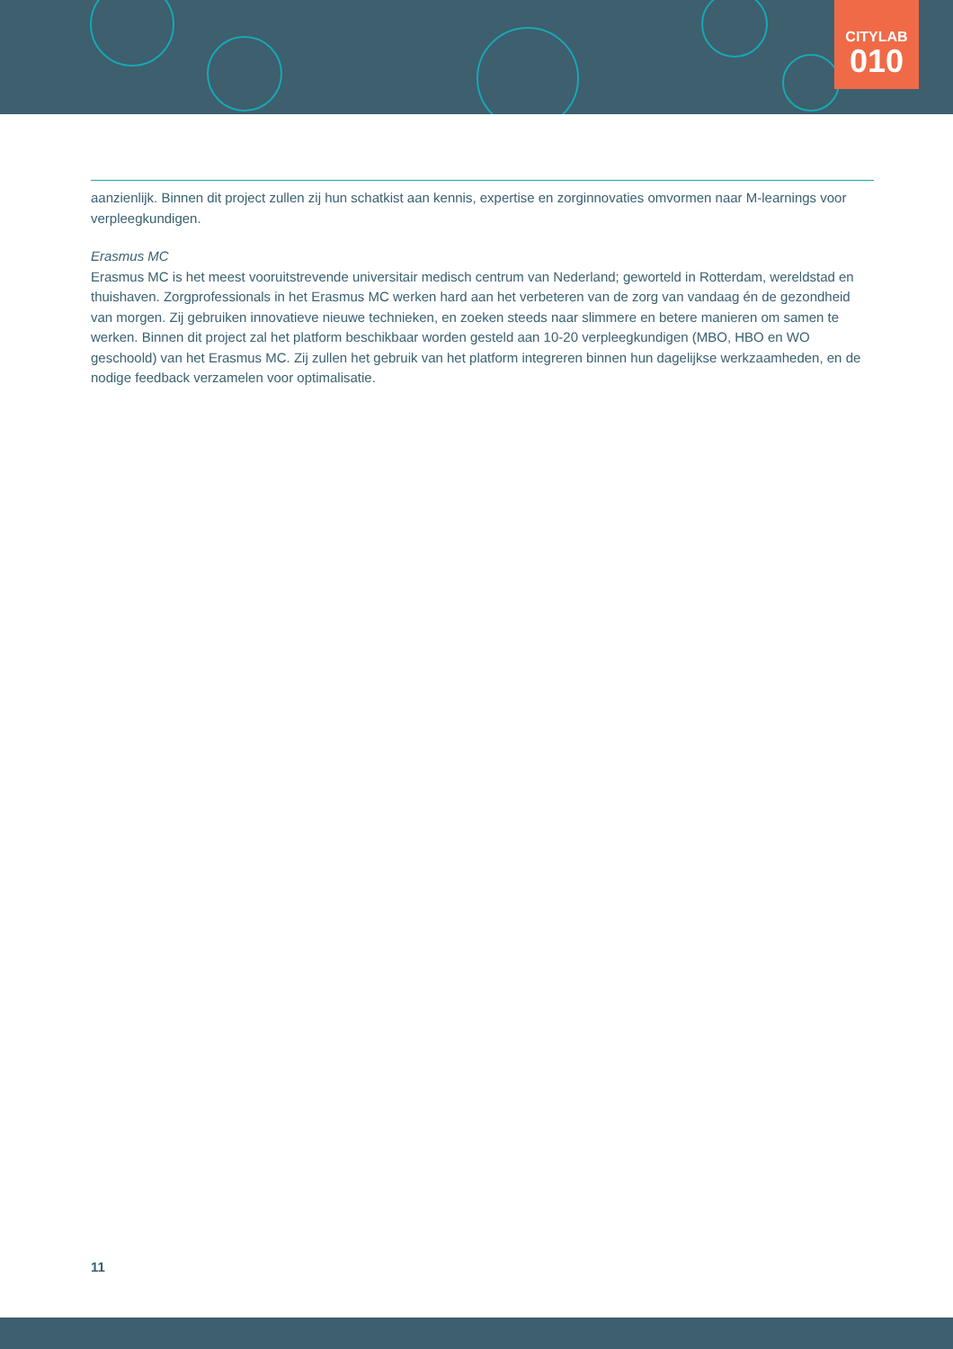CITYLAB
010
aanzienlijk. Binnen dit project zullen zij hun schatkist aan kennis, expertise en zorginnovaties omvormen naar M-learnings voor verpleegkundigen.
Erasmus MC
Erasmus MC is het meest vooruitstrevende universitair medisch centrum van Nederland; geworteld in Rotterdam, wereldstad en thuishaven. Zorgprofessionals in het Erasmus MC werken hard aan het verbeteren van de zorg van vandaag én de gezondheid van morgen. Zij gebruiken innovatieve nieuwe technieken, en zoeken steeds naar slimmere en betere manieren om samen te werken. Binnen dit project zal het platform beschikbaar worden gesteld aan 10-20 verpleegkundigen (MBO, HBO en WO geschoold) van het Erasmus MC. Zij zullen het gebruik van het platform integreren binnen hun dagelijkse werkzaamheden, en de nodige feedback verzamelen voor optimalisatie.
11